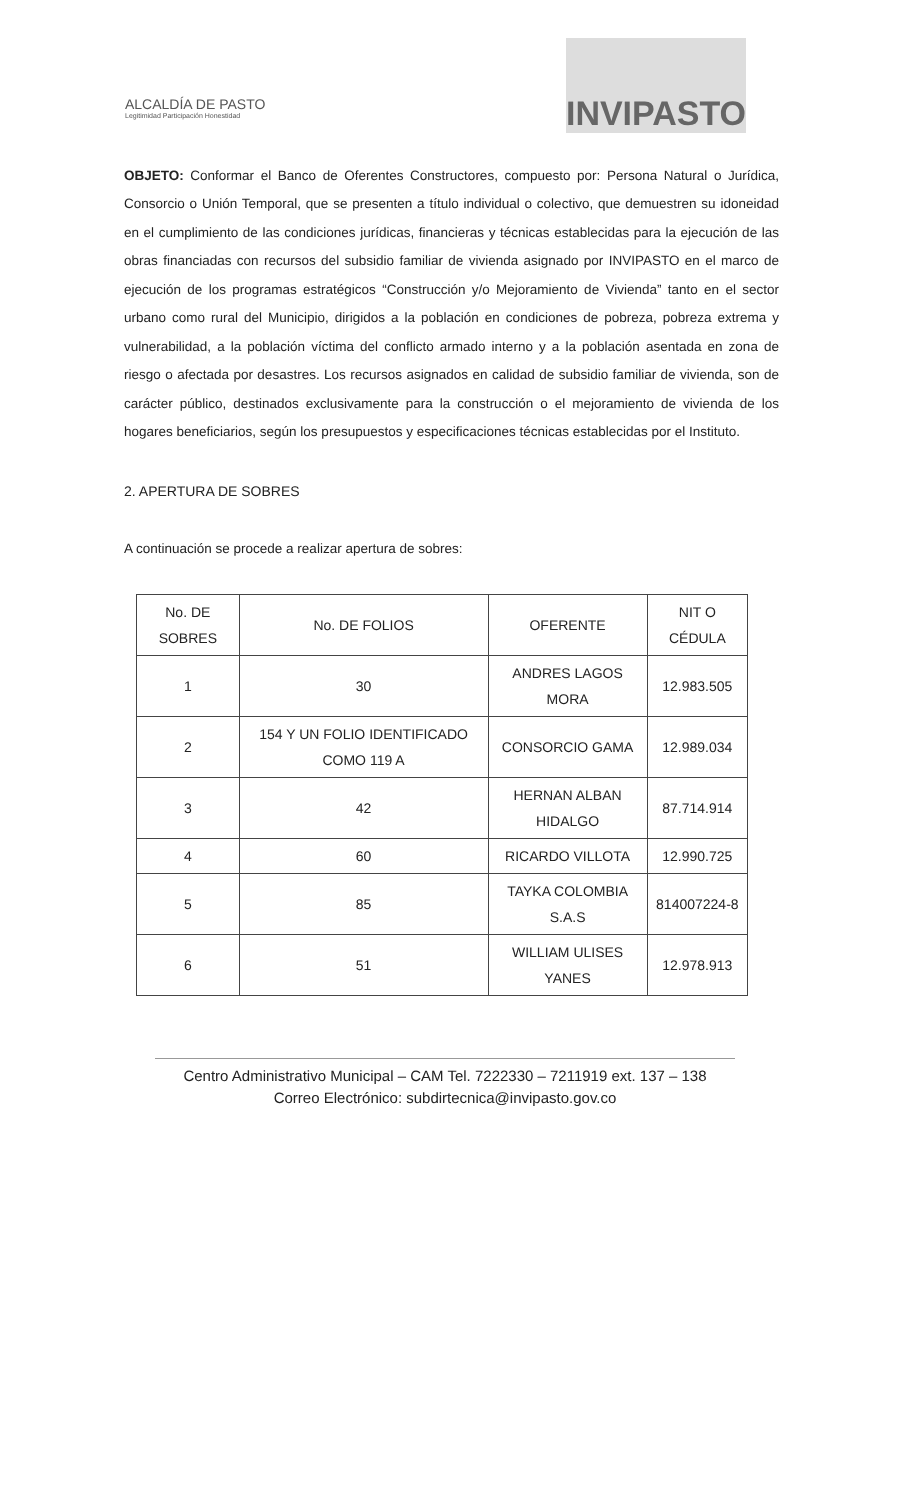ALCALDÍA DE PASTO
Legitimidad Participación Honestidad
INVIPASTO
OBJETO: Conformar el Banco de Oferentes Constructores, compuesto por: Persona Natural o Jurídica, Consorcio o Unión Temporal, que se presenten a título individual o colectivo, que demuestren su idoneidad en el cumplimiento de las condiciones jurídicas, financieras y técnicas establecidas para la ejecución de las obras financiadas con recursos del subsidio familiar de vivienda asignado por INVIPASTO en el marco de ejecución de los programas estratégicos “Construcción y/o Mejoramiento de Vivienda” tanto en el sector urbano como rural del Municipio, dirigidos a la población en condiciones de pobreza, pobreza extrema y vulnerabilidad, a la población víctima del conflicto armado interno y a la población asentada en zona de riesgo o afectada por desastres. Los recursos asignados en calidad de subsidio familiar de vivienda, son de carácter público, destinados exclusivamente para la construcción o el mejoramiento de vivienda de los hogares beneficiarios, según los presupuestos y especificaciones técnicas establecidas por el Instituto.
2. APERTURA DE SOBRES
A continuación se procede a realizar apertura de sobres:
| No. DE SOBRES | No. DE FOLIOS | OFERENTE | NIT O CÉDULA |
| --- | --- | --- | --- |
| 1 | 30 | ANDRES LAGOS MORA | 12.983.505 |
| 2 | 154 Y UN FOLIO IDENTIFICADO COMO 119 A | CONSORCIO GAMA | 12.989.034 |
| 3 | 42 | HERNAN ALBAN HIDALGO | 87.714.914 |
| 4 | 60 | RICARDO VILLOTA | 12.990.725 |
| 5 | 85 | TAYKA COLOMBIA S.A.S | 814007224-8 |
| 6 | 51 | WILLIAM ULISES YANES | 12.978.913 |
Centro Administrativo Municipal – CAM Tel. 7222330 – 7211919 ext. 137 – 138
Correo Electrónico: subdirtecnica@invipasto.gov.co